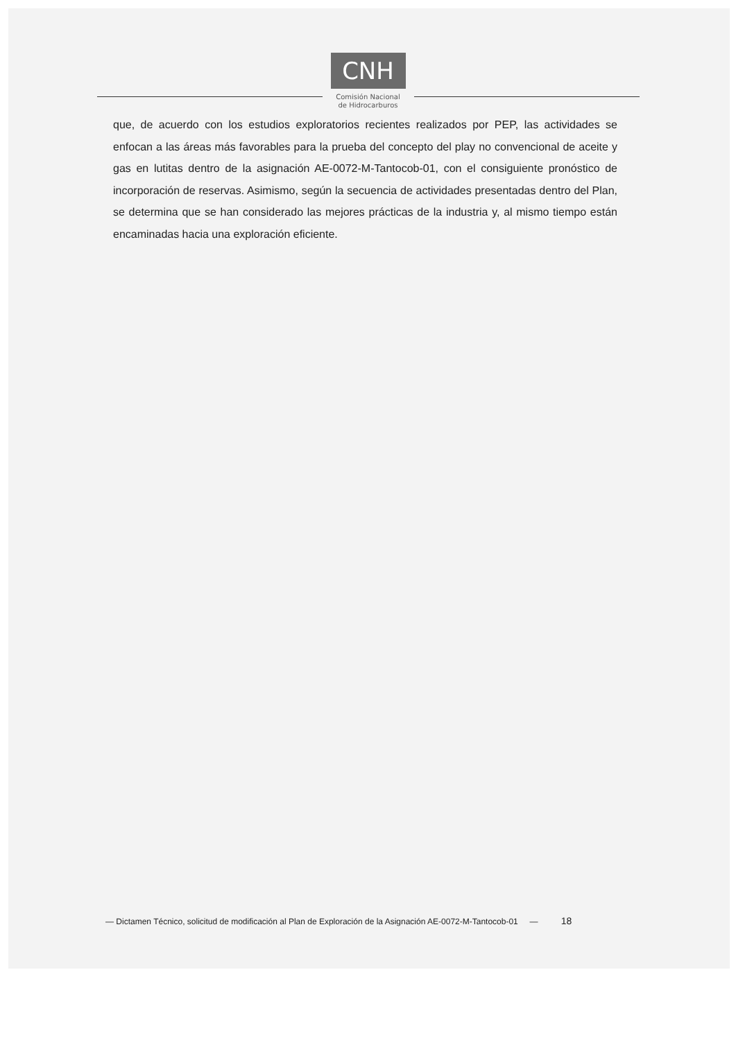CNH
Comisión Nacional
de Hidrocarburos
que, de acuerdo con los estudios exploratorios recientes realizados por PEP, las actividades se enfocan a las áreas más favorables para la prueba del concepto del play no convencional de aceite y gas en lutitas dentro de la asignación AE-0072-M-Tantocob-01, con el consiguiente pronóstico de incorporación de reservas. Asimismo, según la secuencia de actividades presentadas dentro del Plan, se determina que se han considerado las mejores prácticas de la industria y, al mismo tiempo están encaminadas hacia una exploración eficiente.
— Dictamen Técnico, solicitud de modificación al Plan de Exploración de la Asignación AE-0072-M-Tantocob-01 — 18